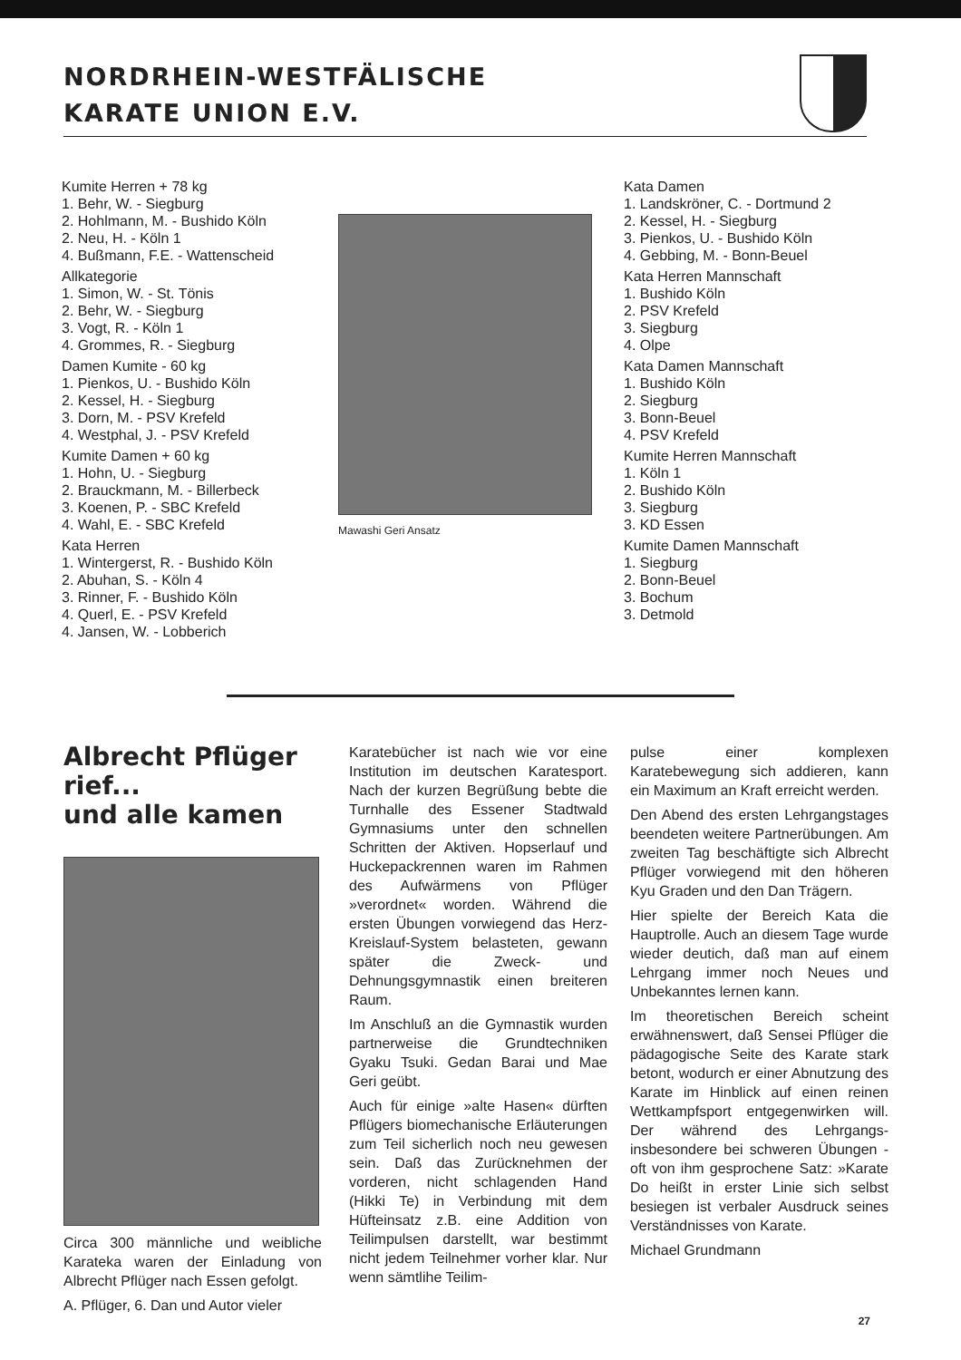NORDRHEIN-WESTFÄLISCHE
KARATE UNION E.V.
Kumite Herren + 78 kg
1. Behr, W. - Siegburg
2. Hohlmann, M. - Bushido Köln
2. Neu, H. - Köln 1
4. Bußmann, F.E. - Wattenscheid
Allkategorie
1. Simon, W. - St. Tönis
2. Behr, W. - Siegburg
3. Vogt, R. - Köln 1
4. Grommes, R. - Siegburg
Damen Kumite - 60 kg
1. Pienkos, U. - Bushido Köln
2. Kessel, H. - Siegburg
3. Dorn, M. - PSV Krefeld
4. Westphal, J. - PSV Krefeld
Kumite Damen + 60 kg
1. Hohn, U. - Siegburg
2. Brauckmann, M. - Billerbeck
3. Koenen, P. - SBC Krefeld
4. Wahl, E. - SBC Krefeld
Kata Herren
1. Wintergerst, R. - Bushido Köln
2. Abuhan, S. - Köln 4
3. Rinner, F. - Bushido Köln
4. Querl, E. - PSV Krefeld
4. Jansen, W. - Lobberich
Mawashi Geri Ansatz
Kata Damen
1. Landskröner, C. - Dortmund 2
2. Kessel, H. - Siegburg
3. Pienkos, U. - Bushido Köln
4. Gebbing, M. - Bonn-Beuel
Kata Herren Mannschaft
1. Bushido Köln
2. PSV Krefeld
3. Siegburg
4. Olpe
Kata Damen Mannschaft
1. Bushido Köln
2. Siegburg
3. Bonn-Beuel
4. PSV Krefeld
Kumite Herren Mannschaft
1. Köln 1
2. Bushido Köln
3. Siegburg
3. KD Essen
Kumite Damen Mannschaft
1. Siegburg
2. Bonn-Beuel
3. Bochum
3. Detmold
Albrecht Pflüger rief...
und alle kamen
Circa 300 männliche und weibliche Karateka waren der Einladung von Albrecht Pflüger nach Essen gefolgt.
A. Pflüger, 6. Dan und Autor vieler
Karatebücher ist nach wie vor eine Institution im deutschen Karatesport. Nach der kurzen Begrüßung bebte die Turnhalle des Essener Stadtwald Gymnasiums unter den schnellen Schritten der Aktiven. Hopserlauf und Huckepackrennen waren im Rahmen des Aufwärmens von Pflüger »verordnet« worden. Während die ersten Übungen vorwiegend das Herz-Kreislauf-System belasteten, gewann später die Zweck- und Dehnungsgymnastik einen breiteren Raum.
Im Anschluß an die Gymnastik wurden partnerweise die Grundtechniken Gyaku Tsuki. Gedan Barai und Mae Geri geübt.
Auch für einige »alte Hasen« dürften Pflügers biomechanische Erläuterungen zum Teil sicherlich noch neu gewesen sein. Daß das Zurücknehmen der vorderen, nicht schlagenden Hand (Hikki Te) in Verbindung mit dem Hüfteinsatz z.B. eine Addition von Teilimpulsen darstellt, war bestimmt nicht jedem Teilnehmer vorher klar. Nur wenn sämtlihe Teilim-
pulse einer komplexen Karatebewegung sich addieren, kann ein Maximum an Kraft erreicht werden.
Den Abend des ersten Lehrgangstages beendeten weitere Partnerübungen. Am zweiten Tag beschäftigte sich Albrecht Pflüger vorwiegend mit den höheren Kyu Graden und den Dan Trägern.
Hier spielte der Bereich Kata die Hauptrolle. Auch an diesem Tage wurde wieder deutich, daß man auf einem Lehrgang immer noch Neues und Unbekanntes lernen kann.
Im theoretischen Bereich scheint erwähnenswert, daß Sensei Pflüger die pädagogische Seite des Karate stark betont, wodurch er einer Abnutzung des Karate im Hinblick auf einen reinen Wettkampfsport entgegenwirken will. Der während des Lehrgangs-insbesondere bei schweren Übungen - oft von ihm gesprochene Satz: »Karate Do heißt in erster Linie sich selbst besiegen ist verbaler Ausdruck seines Verständnisses von Karate.
Michael Grundmann
27